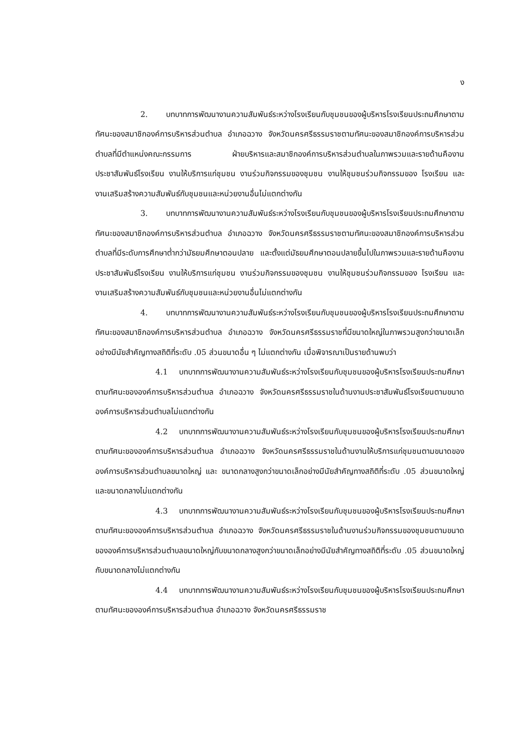ง
2. บทบาทการพัฒนางานความสัมพันธ์ระหว่างโรงเรียนกับชุมชนของผู้บริหารโรงเรียนประถมศึกษาตามทัศนะของสมาชิกองค์การบริหารส่วนตำบล อำเภอฉวาง จังหวัดนครศรีธรรมราชตามทัศนะของสมาชิกองค์การบริหารส่วนตำบลที่มีตำแหน่งคณะกรรมการ ฝ่ายบริหารและสมาชิกองค์การบริหารส่วนตำบลในภาพรวมและรายด้านคืองานประชาสัมพันธ์โรงเรียน งานให้บริการแก่ชุมชน งานร่วมกิจกรรมของชุมชน งานให้ชุมชนร่วมกิจกรรมของ โรงเรียน และงานเสริมสร้างความสัมพันธ์กับชุมชนและหน่วยงานอื่นไม่แตกต่างกัน
3. บทบาทการพัฒนางานความสัมพันธ์ระหว่างโรงเรียนกับชุมชนของผู้บริหารโรงเรียนประถมศึกษาตามทัศนะของสมาชิกองค์การบริหารส่วนตำบล อำเภอฉวาง จังหวัดนครศรีธรรมราชตามทัศนะของสมาชิกองค์การบริหารส่วนตำบลที่มีระดับการศึกษาต่ำกว่ามัธยมศึกษาตอนปลาย และตั้งแต่มัธยมศึกษาตอนปลายขึ้นไปในภาพรวมและรายด้านคืองานประชาสัมพันธ์โรงเรียน งานให้บริการแก่ชุมชน งานร่วมกิจกรรมของชุมชน งานให้ชุมชนร่วมกิจกรรมของ โรงเรียน และงานเสริมสร้างความสัมพันธ์กับชุมชนและหน่วยงานอื่นไม่แตกต่างกัน
4. บทบาทการพัฒนางานความสัมพันธ์ระหว่างโรงเรียนกับชุมชนของผู้บริหารโรงเรียนประถมศึกษาตามทัศนะของสมาชิกองค์การบริหารส่วนตำบล อำเภอฉวาง จังหวัดนครศรีธรรมราชที่มีขนาดใหญ่ในภาพรวมสูงกว่าขนาดเล็กอย่างมีนัยสำคัญทางสถิติที่ระดับ .05 ส่วนขนาดอื่น ๆ ไม่แตกต่างกัน เมื่อพิจารณาเป็นรายด้านพบว่า
4.1 บทบาทการพัฒนางานความสัมพันธ์ระหว่างโรงเรียนกับชุมชนของผู้บริหารโรงเรียนประถมศึกษาตามทัศนะขององค์การบริหารส่วนตำบล อำเภอฉวาง จังหวัดนครศรีธรรมราชในด้านงานประชาสัมพันธ์โรงเรียนตามขนาดองค์การบริหารส่วนตำบลไม่แตกต่างกัน
4.2 บทบาทการพัฒนางานความสัมพันธ์ระหว่างโรงเรียนกับชุมชนของผู้บริหารโรงเรียนประถมศึกษาตามทัศนะขององค์การบริหารส่วนตำบล อำเภอฉวาง จังหวัดนครศรีธรรมราชในด้านงานให้บริการแก่ชุมชนตามขนาดขององค์การบริหารส่วนตำบลขนาดใหญ่ และ ขนาดกลางสูงกว่าขนาดเล็กอย่างมีนัยสำคัญทางสถิติที่ระดับ .05 ส่วนขนาดใหญ่และขนาดกลางไม่แตกต่างกัน
4.3 บทบาทการพัฒนางานความสัมพันธ์ระหว่างโรงเรียนกับชุมชนของผู้บริหารโรงเรียนประถมศึกษาตามทัศนะขององค์การบริหารส่วนตำบล อำเภอฉวาง จังหวัดนครศรีธรรมราชในด้านงานร่วมกิจกรรมของชุมชนตามขนาดขององค์การบริหารส่วนตำบลขนาดใหญ่กับขนาดกลางสูงกว่าขนาดเล็กอย่างมีนัยสำคัญทางสถิติที่ระดับ .05 ส่วนขนาดใหญ่กับขนาดกลางไม่แตกต่างกัน
4.4 บทบาทการพัฒนางานความสัมพันธ์ระหว่างโรงเรียนกับชุมชนของผู้บริหารโรงเรียนประถมศึกษาตามทัศนะขององค์การบริหารส่วนตำบล อำเภอฉวาง จังหวัดนครศรีธรรมราช